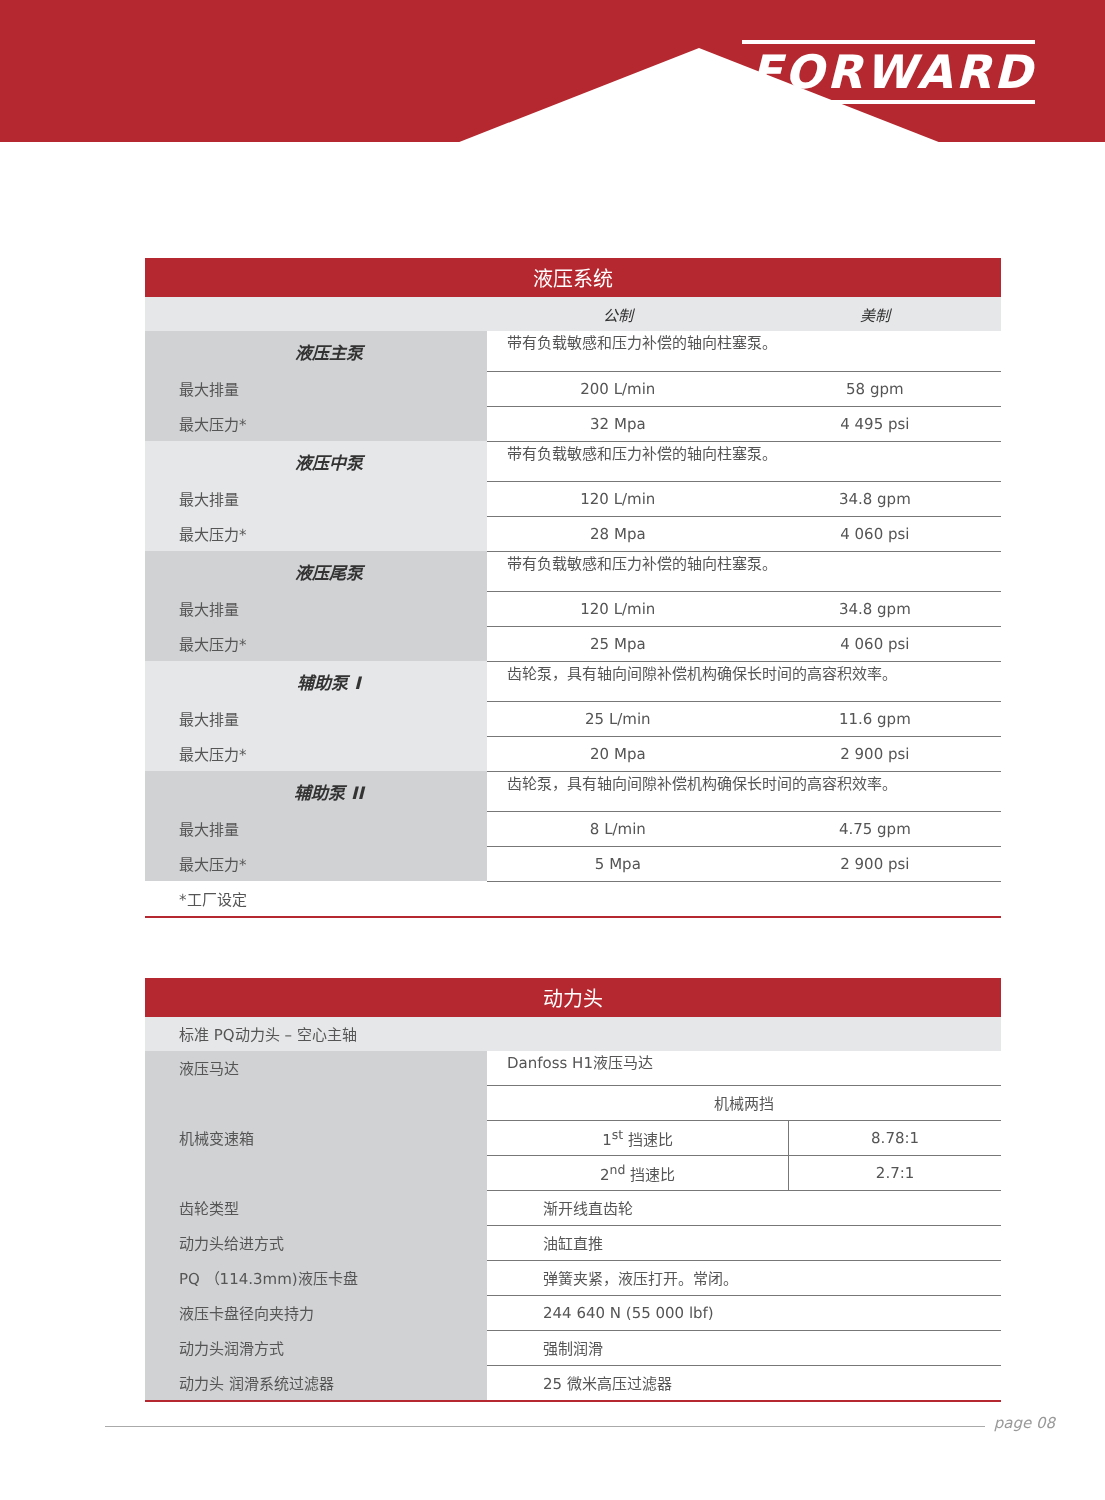FORWARD
| 液压系统 | | |
| --- | --- | --- |
| | 公制 | 美制 |
| 液压主泵 | 带有负载敏感和压力补偿的轴向柱塞泵。 | |
| 最大排量 | 200 L/min | 58 gpm |
| 最大压力* | 32 Mpa | 4 495 psi |
| 液压中泵 | 带有负载敏感和压力补偿的轴向柱塞泵。 | |
| 最大排量 | 120 L/min | 34.8 gpm |
| 最大压力* | 28 Mpa | 4 060 psi |
| 液压尾泵 | 带有负载敏感和压力补偿的轴向柱塞泵。 | |
| 最大排量 | 120 L/min | 34.8 gpm |
| 最大压力* | 25 Mpa | 4 060 psi |
| 辅助泵 I | 齿轮泵，具有轴向间隙补偿机构确保长时间的高容积效率。 | |
| 最大排量 | 25 L/min | 11.6 gpm |
| 最大压力* | 20 Mpa | 2 900 psi |
| 辅助泵 II | 齿轮泵，具有轴向间隙补偿机构确保长时间的高容积效率。 | |
| 最大排量 | 8 L/min | 4.75 gpm |
| 最大压力* | 5 Mpa | 2 900 psi |
| *工厂设定 | | |
| 动力头 | | |
| --- | --- | --- |
| 标准 PQ动力头 – 空心主轴 | | |
| 液压马达 | Danfoss H1液压马达 | |
| 机械变速箱 | 机械两挡 | |
| | 1<sup>st</sup> 挡速比 | 8.78:1 |
| | 2<sup>nd</sup> 挡速比 | 2.7:1 |
| 齿轮类型 | 渐开线直齿轮 | |
| 动力头给进方式 | 油缸直推 | |
| PQ （114.3mm)液压卡盘 | 弹簧夹紧，液压打开。常闭。 | |
| 液压卡盘径向夹持力 | 244 640 N (55 000 lbf) | |
| 动力头润滑方式 | 强制润滑 | |
| 动力头 润滑系统过滤器 | 25 微米高压过滤器 | |
page 08